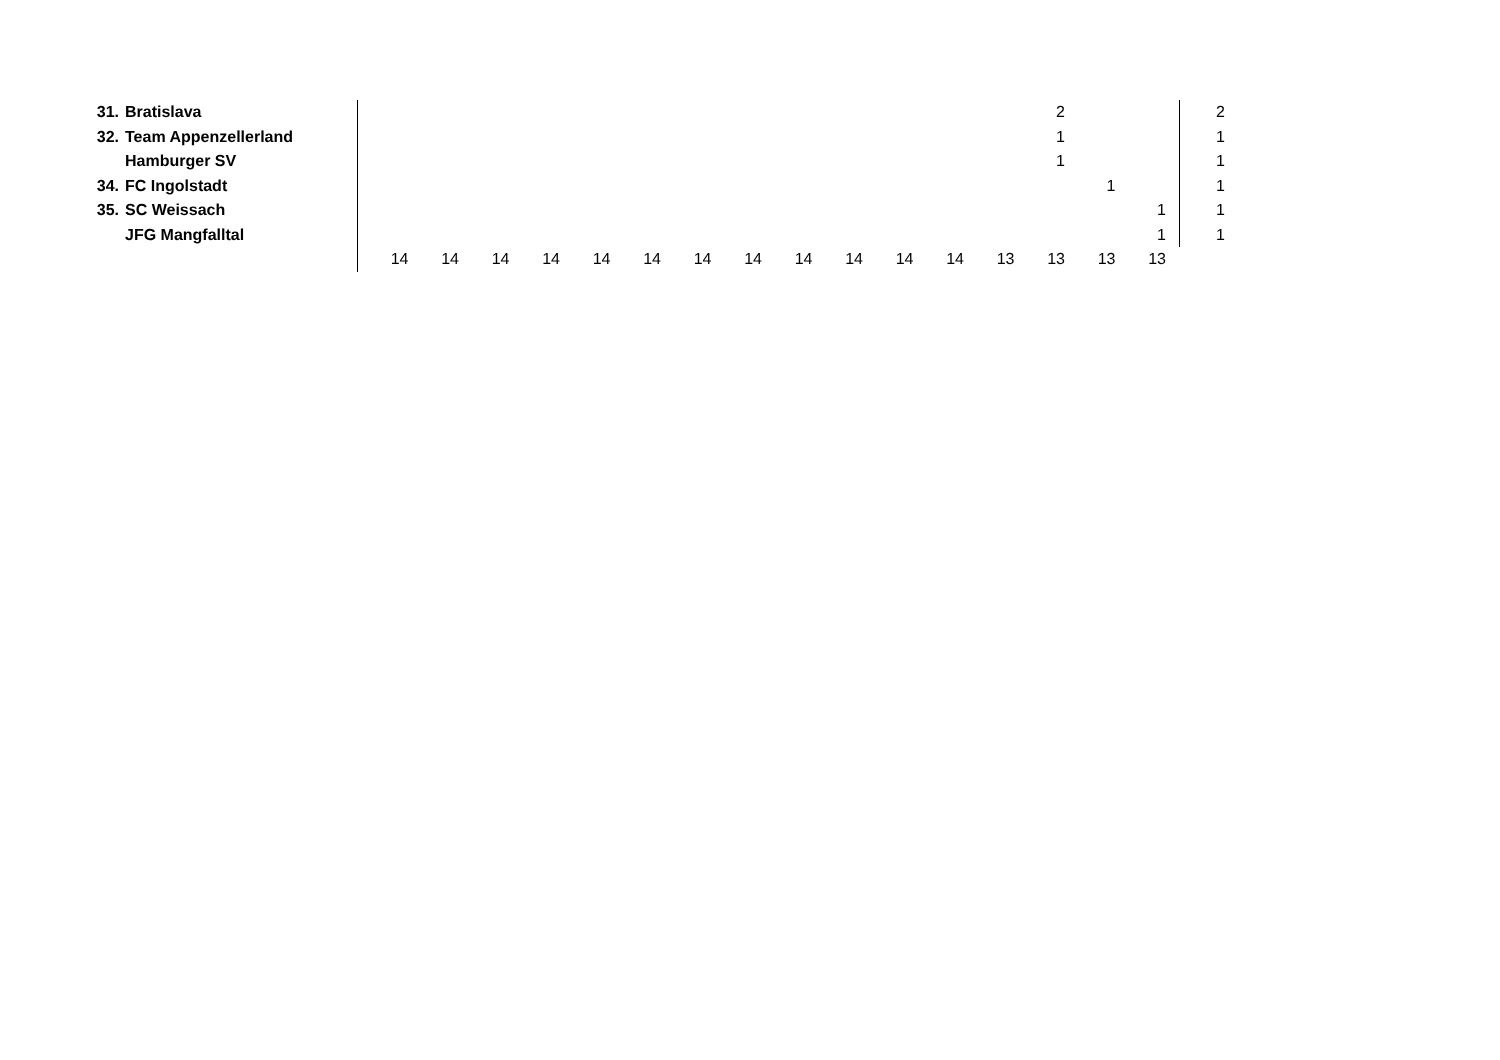| 31. | Bratislava | | | | | | | | | | | | | | 2 | | | | 2 |
| 32. | Team Appenzellerland | | | | | | | | | | | | | | 1 | | | | 1 |
| | Hamburger SV | | | | | | | | | | | | | | 1 | | | | 1 |
| 34. | FC Ingolstadt | | | | | | | | | | | | | | | 1 | | | 1 |
| 35. | SC Weissach | | | | | | | | | | | | | | | | 1 | | 1 |
| | JFG Mangfalltal | | | | | | | | | | | | | | | | 1 | | 1 |
| | | 14 | 14 | 14 | 14 | 14 | 14 | 14 | 14 | 14 | 14 | 14 | 14 | 13 | 13 | 13 | 13 | | |